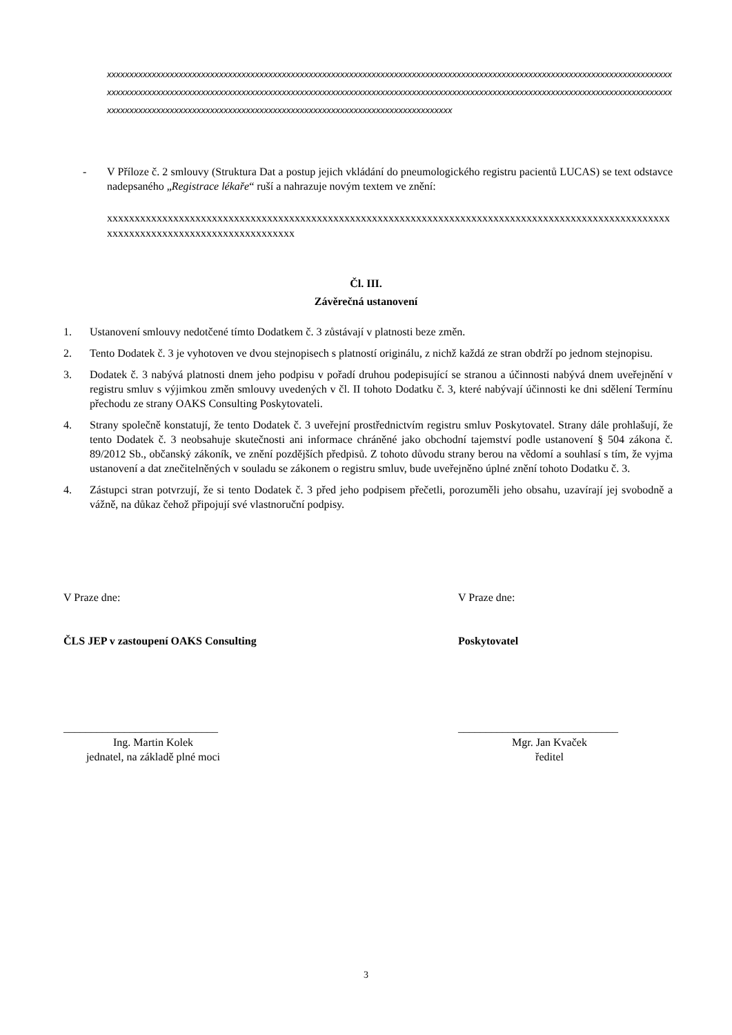xxxxxxxxxxxxxxxxxxxxxxxxxxxxxxxxxxxxxxxxxxxxxxxxxxxxxxxxxxxxxxxxxxxxxxxxxxxxxxxxxxxxxxxxxxxxxxxxxxxxxxxxxxxxxxxxxxxxxxxxxxxxxxxxxxxxxxxxxxxxxxxxxxxxxxxxxxxxxxxxxxxxxxxxxxxxxxxxxxxxxxxxxxxxxxxxxxxxxxxxxxxxxxxxxxxxxxxxxxxxxxxxxxxxxxxxxxxxxxxxxxxxxxxxxxxxxxxxxxxxxxxxxxxxxxxxxxxxxxxxxxxxxxxxxxxxxxxxxxxxxxxxxxxxxxxxxxxxxxxxxxxxxxxxx
- V Příloze č. 2 smlouvy (Struktura Dat a postup jejich vkládání do pneumologického registru pacientů LUCAS) se text odstavce nadepsaného „Registrace lékaře“ ruší a nahrazuje novým textem ve znění:
xxxxxxxxxxxxxxxxxxxxxxxxxxxxxxxxxxxxxxxxxxxxxxxxxxxxxxxxxxxxxxxxxxxxxxxxxxxxxxxxxxxxxxxxxxxxxxxxxxxxxxxxxxxxxxxxxxxxxxxxxxxxxxxxxxxxxxxx
Čl. III.
Závěrečná ustanovení
1. Ustanovení smlouvy nedotčené tímto Dodatkem č. 3 zůstávají v platnosti beze změn.
2. Tento Dodatek č. 3 je vyhotoven ve dvou stejnopisech s platností originálu, z nichž každá ze stran obdrží po jednom stejnopisu.
3. Dodatek č. 3 nabývá platnosti dnem jeho podpisu v pořadí druhou podepisující se stranou a účinnosti nabývá dnem uveřejnění v registru smluv s výjimkou změn smlouvy uvedených v čl. II tohoto Dodatku č. 3, které nabývají účinnosti ke dni sdělení Termínu přechodu ze strany OAKS Consulting Poskytovateli.
4. Strany společně konstatují, že tento Dodatek č. 3 uveřejní prostřednictvím registru smluv Poskytovatel. Strany dále prohlašují, že tento Dodatek č. 3 neobsahuje skutečnosti ani informace chráněné jako obchodní tajemství podle ustanovení § 504 zákona č. 89/2012 Sb., občanský zákoník, ve znění pozdějších předpisů. Z tohoto důvodu strany berou na vědomí a souhlasí s tím, že vyjma ustanovení a dat znečitelněných v souladu se zákonem o registru smluv, bude uveřejněno úplné znění tohoto Dodatku č. 3.
4. Zástupci stran potvrzují, že si tento Dodatek č. 3 před jeho podpisem přečetli, porozuměli jeho obsahu, uzavírají jej svobodně a vážně, na důkaz čehož připojují své vlastnoruční podpisy.
V Praze dne:
ČLS JEP v zastoupení OAKS Consulting
____________________________
Ing. Martin Kolek
jednatel, na základě plné moci
V Praze dne:
Poskytovatel
_____________________________
Mgr. Jan Kvaček
ředitel
3